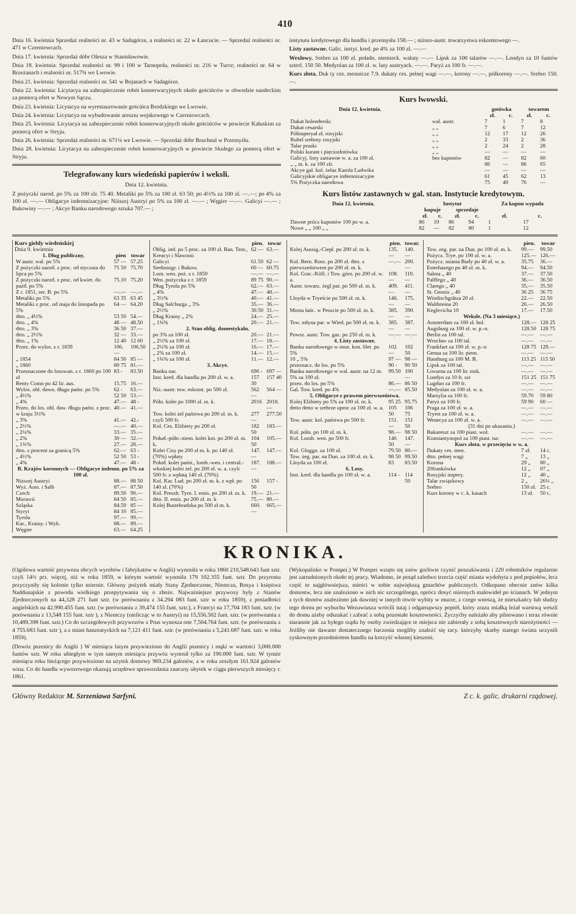410
Dnia 16. kwietnia Sprzedaż realności nr. 43 w Sadagórze, a realności nr. 22 w Łancucie. — Sprzedaż realności nr. 471 w Czerniowcach.
Dnia 17. kwietnia: Sprzedaż dóbr Olesza w Stanisławowie.
Dnia 18. kwietnia: Sprzedaż realności nr. 99 i 100 w Tarnopolu, realności nr. 216 w Turce; realności nr. 64 w Brzeżanach i realności nr. 517¾ we Lwowie.
Dnia 21. kwietnia: Sprzedaż realności nr. 541 w Bojanach w Sadagórze.
Dnia 22. kwietnia: Licytacya na zabezpieczenie robót konserwacyjnych około gościńców w obwodzie sandeckim za pomocą ofert w Nowym Sączu.
Dnia 23. kwietnia: Licytacya na wyrestaurowanie gościńca Brodzkiego we Lwowie.
Dnia 24. kwietnia: Licytacya na wybudowanie aresztu wojskowego w Czerniowcach.
Dnia 25. kwietnia: Licytacya na zabezpieczenie robót konserwacyjnych około gościńców w powiecie Kałuskim za pomocą ofert w Stryju.
Dnia 26. kwietnia: Sprzedaż realności nr. 671¼ we Lwowie. — Sprzedaż dóbr Bruchnal w Przemyślu.
Dnia 28. kwietnia: Licytacya na zabezpieczenie robót konserwacyjnych w powiecie Skulego za pomocą ofert w Stryju.
Telegrafowany kurs wiedeński papierów i weksli.
Dnia 12. kwietnia.
Z pożyczki narod. po 5% za 100 zlr. 75 40. Metaliki po 5% za 100 zł. 63 50; po 4½% za 100 zł. —.—; po 4% za 100 zł. —.— Obligacye indemnizacyjne: Niższej Austryi po 5% za 100 zł. —.— ; Węgier —.—. Galicyi —.— ; Bukowiny —.— ; Akcye Banku narodowego sztuka 707.— ;
instytutu kredytowego dla handlu i przemysłu 158.— ; niższo-austr. towarzystwa eskomtowego —.
Listy zastawne. Galic. instyt. kred. po 4% za 100 zł. —.—
Wexlowy. Srebro za 100 zł. poładn. niemieck. waluty —.— Lipsk za 100 talarów —.—. Londyn za 10 funtów szterl. 150 50. Medyolan za 100 zł. w. luty austryack. —.—. Paryż za 100 fr. —.—.
Kurs złota. Duk ty ces. mennicze 7.9. dukaty ces. pełnej wagi —.—, korony —.—, półkorony —.—. Srebro 150.—.
Kurs lwowski.
| Dnia 12. kwietnia. | | gotówka | | towarem | |
| --- | --- | --- | --- | --- | --- |
| | | zł. | c. | zł. | c. |
| Dukat holenderski | wal. austr. | 7 | 1 | 7 | 8 |
| Dukat cesarski | „ „ | 7 | 6 | 7 | 12 |
| Półimperyał zł. rosyjski | „ „ | 12 | 17 | 12 | 26 |
| Rubel srebrny rosyjski | „ „ | 2 | 33 | 2 | 36 |
| Talar pruski | „ „ | 2 | 24 | 2 | 28 |
| Polski kurant i pięciozłotówka | „ „ | — | — | — | — |
| Galicyj. listy zastawne w. a. za 100 zł. | bez kuponów | 82 | — | 82 | 60 |
| „ „ m. k. za 100 zlr. | | 86 | — | 86 | 65 |
| Akcye gal. kol. żelaz Karola Ludwika | | — | — | — | — |
| Galicyjskie obligacye indemnizacyjne | | 61 | 45 | 62 | 13 |
| 5% Pożyczka narodowa | | 75 | 40 | 76 | — |
Kurs listów zastawnych w gal. stan. Instytucie kredytowym.
| Dnia 12. kwietnia. | Instytut | | | | Za kupon wypada | |
| --- | --- | --- | --- | --- | --- | --- |
| | kupuje | | sprzedaje | | | |
| | zł. | c. | zł. | c. | zł. | c. |
| Dawne prócz kuponów 100 po w. a. | 86 | 10 | 86 | 94 | 1 | 17 |
| Nowe „ „ 100 „ „ | 82 | — | 82 | 80 | 1 | 12 |
Kurs giełdy wiedeńskiej
Dnia 9. kwietnia
| 1. Dług publiczny. | pien | towar |
| --- | --- | --- |
| W austr. wal. po 5% | 57 — | 57.25 |
| Z pożyczki narod. z proc. od stycznia do lipca po 5% | 75 50 | 75.70 |
| Z pożyczki narod. z proc. od kwiet. do paźd. po 5% | 75.10 | 75.20 |
| Z r. 1851, ser. B. po 5% | —.— | —.— |
| Metaliki po 5% | 63 35 | 63 45 |
| Metaliki z proc. od maja do listopada po 5% | 64 — | 64.20 |
| dtto. „ 4½% | 53 50 | 54.— |
| dtto. „ 4% | 48 — | 48.50 |
| dtto. „ 3% | 36 50 | 37.— |
| dtto. „ 2½% | 32 — | 33.— |
| dtto. „ 1% | 12 40 | 12 60 |
| Przez. do wylos. z r. 1839 | 106.— | 106.50 |
| „ 1854 | 84 50 | 85 — |
| „ 1860 | 80 75 | 81.— |
| Przeznaczone do losowan. z r. 1860 po 100 zł | 83 - | 83.50 |
| Renty Como po 42 lir. aus. | 15.75 | 16.— |
| Wylos. obl. dawn. długu państ. po 5% | 62 - | 63.— |
| „ 4½% | 52 50 | 53.— |
| „ 4% | 47.— | 48 - |
| Przez. do los. obl. daw. długu państ. z proc. w kraju 3½% | 40.— | 41.— |
| „ 3% | 41.— | 42.- |
| „ 2½% | —.— | 40.— |
| „ 2¼% | 33.— | 35.— |
| „ 2% | 30 — | 32.— |
| „ 1¾% | 27.— | 28.— |
| dtto. z procent za granicą 5% | 62.— | 63 - |
| „ 4½% | 52 50 | 53 - |
| „ 4% | 47.— | 48 - |
| B. Krajów koronnych — Obligacye indemn. po 5% za 100 zł. | | |
| Niższej Austryi | 88.— | 88 50 |
| Wyż. Aust. i Salb | 87.— | 87.50 |
| Czech | 89.50 | 90.— |
| Morawii | 84 50 | 85.— |
| Szląska | 84.50 | 85 — |
| Styryi | 84 10 | 85.— |
| Tyrolu | 97.— | 99.— |
| Kar., Krainy. i Wyb. | 88.— | 89.— |
| Węgier | 63.— | 64.25 |
| | pien. | towar |
| --- | --- | --- |
| Oblig. ind. po 5 proc. za 100 zł. Ban. Tem., Kreacyi i Slawonii | 62 — | 63.— |
| Galicyi | 61.50 | 62 — |
| Siedmiogr. i Bukow. | 60 — | 60.75 |
| Lom. wen. poż. z r. 1850 | —.— | —.— |
| Wen. pożyczka z r. 1859 | 89 75 | 90.— |
| Dług Tyrolu po 5% | 62.— | 63.— |
| „ 4% | 47.— | 48.— |
| „ 3½% | 40.— | 41.— |
| Dług Salcburga „ 3% | 35.— | 36.— |
| „ 2½% | 30.50 | 31.— |
| Dług Krainy „ 2% | 24.— | 25.— |
| „ 1¾% | 20.— | 21.— |
| 2. Stan oblig. domestykaln. | | |
| po 3% za 100 zł. | 20.— | 21.— |
| „ 2½% za 100 zł. | 17.— | 18.— |
| „ 2¼% za 100 zł. | 16.— | 17.— |
| „ 2% za 100 zł. | 14.— | 15.— |
| „ 1¾% za 100 zł. | 11.— | 12.— |
| 3. Akcye. | | |
| Banku nar. | 696 - | 697 — |
| Inst. kred. dla handlu po 200 zł. w. a. | 157 30 | 157 40 |
| Niż.-austr. tow. eskomt. po 500 zł. | 562 — | 564 — |
| Półn. kolei po 1000 zł. m. k. | 2016 | 2018.— |
| Tow. kolei żel państwa po 200 zł. m. k. czyli 500 fr. | 277 — | 277.50 |
| Kol. Ces. Elżbiety po 200 zł. | 182 50 | 183.— |
| Połud.-półn.-niem. kolei km. po 200 zł. m. k. | 104 50 | 105.— |
| Kolei Cisy po 200 zł m. k. po 140 zł. (70%) wpłaty | 147.— | 147.— |
| Połud. kolei państ., lomb.-wen. i central.-włoskiej kolei żel. po 200 zł. w. a. czyli 500 fr. z wpłatą 140 zł. (70%) | 187.— | 188.— |
| Kol. Kar. Lud. po 200 zł. m. k. z wpł. po 140 zł. (70%) | 156 50 | 157 - |
| Kol. Preszb. Tyrn. I. emis. po 200 zł. m. k. | 19.— | 21.— |
| dtto. II. emis. po 200 zł. m. k | 75.— | 80.— |
| Kolej Bustebradzka po 500 zł m. k. | 660.— | 665.— |
| | pien. | towar. |
| --- | --- | --- |
| Kolej Aussig.-Ciepl. po 200 zł. m. k. | 135.— | 140.— |
| Kol. Bern. Ross. po 200 zł. dtto. z pierwszeństwem po 200 zł. m. k. | —.— | 200.— |
| Kol. Grac.-Köfl. i Tow. górn. po 200 zł. w. a. | 108.— | 110.— |
| Austr. towarz. żegl par. po 500 zł. m. k. | 409.— | 411.— |
| Lloyda w Tryeście po 500 zł. m. k. | 146.— | 175.— |
| Mostu łańc. w Peszcie po 500 zł. m. k. | 385.— | 390.— |
| Tow. młyna par. w Wied. po 500 zł. m. k. | 385.— | 387.— |
| Powsz. austr. Tow. gaz. po 250 zł. m. k. | —.— | —.— |
| 4. Listy zastawne. | | |
| Banku narodowego w mon. kon. 6let. po 5% | 102 — | 102 50 |
| 10 „ 5% | 97 — | 98 — |
| przeznacz. do los. po 5% | 90 - | 90 50 |
| Banku narodowego w wal. austr. na 12 m. 5% za 100 zł. | 99.50 | 100 — |
| przez. do los. po 5% | 86.— | 86 50 |
| Gal. Tow. kred. po 4% | —.— | 85.50 |
| 5. Obligacye z prawem pierwszeństwa. | | |
| Kolej Elżbiety po 5% za 100 zł. m. k. | 95 25 | 95.75 |
| detto detto w srebrze uproc za 100 zł. w. a. | 105 50 | 106 75 |
| Tow. austr. kol. państwa po 500 fr. | 151.— | 151 50 |
| Kol. półn. po 100 zł. m. k. | 98.— | 98 50 |
| Kol. Lomb. wen. po 500 fr. | 146 50 | 147.— |
| Kol. Gloggn. za 100 zł. | 79.50 | 80.— |
| Tow. żeg. par. na Dun. za 100 zł. m. k. | 98 50 | 99.50 |
| Lloyda za 100 zł. | 83 | 83.50 |
| 6. Losy. | | |
| Inst. kred. dla handlu po 100 zł. w. a. | 114 - | 114 50 |
| | pien. | towar |
| --- | --- | --- |
| Tow. żeg. par. na Dun. po 100 zł. m. k. | 99.— | 99.50 |
| Pożycz. Trye. po 100 zł. w. a. | 125.— | 126.— |
| Pożycz. miasta Budy po 40 zł. w. a. | 35.75 | 36.— |
| Esterhazego po 40 zł. m. k. | 94.— | 94.50 |
| Salma „ 40 | 37.— | 37.50 |
| Palffego „ 40 | 36.— | 36.50 |
| Clarego „ 40 | 35.— | 35.50 |
| St. Genois „ 40 | 36 25 | 36 75 |
| Windischgrätza 20 zł. | 22.— | 22.50 |
| Waldsteina 20 | 26.— | 26.50 |
| Keglevicha 10 | 17.— | 17.50 |
| Weksle. (Na 3 miesiące.) | | |
| Amsterdam za 100 zł. hol. | 128.— | 128 25 |
| Augsburg za 100 zł. w. p.-n. | 128.50 | 128 75 |
| Berlin za 100 tal. | —.— | —.— |
| Wrocław za 100 tal. | —.— | —.— |
| Frankfurt za 100 zł. w. p.-n | 128 75 | 129.— |
| Genua za 100 lir. piem. | —.— | —.— |
| Hamburg za 100 M. B. | 113 25 | 113 50 |
| Lipsk za 100 tal. | —.— | —.— |
| Liwurna za 100 lir. tosk. | —.— | —.— |
| Londyn za 10 ft. szt | 151 25 | 151 75 |
| Lugdun za 100 fr. | —.— | —.— |
| Medyolan za 100 zł. w. a. | —.— | —.— |
| Marsylia za 100 fr. | 59.70 | 59 80 |
| Paryż za 100 fr. | 59 90 | 60 — |
| Praga za 100 zł. w. a. | —.— | —.— |
| Tryest za 100 zł. w. a. | —.— | —.— |
| Wenecya za 100 zł. w. a. | —.— | —.— |
| (31 dni po ukazaniu.) | | |
| Bukareszt za 100 piast. woł. | —.— | —.— |
| Konstantynopol za 100 piast. tur. | —.— | —.— |
| Kurs złota. w przecięciu w w. a. | | |
| Dukaty ces. men. | 7 zł. | 14 c. |
| dtto. pełnej wagi | 7 „ | 13 „ |
| Korona | 29 „ | 80 „ |
| 20frankówka | 12 „ | 07 „ |
| Rosyjski impery. | 12 „ | 40 „ |
| Talar związkowy | 2 „ | 26½ „ |
| Srebro | 150 zł. | 25 c. |
| Kurs korony w c. k. kasach | 13 zł. | 50 c. |
KRONIKA.
(Ogółowa wartość przywozu obcych wyrobów i fabrykatów w Anglii) wynosiła w roku 1860 210,548.643 funt sztr. czyli 14½ pct. więcej, niż w roku 1859, w którym wartość wynosiła 179 102.355 funt. sztr. Do przyrostu przyczyniły się kolonie tylko miernie. Główny pożytek miały Stany Zjednoczone, Niemcza, Rosya i księstwa Naddunajskie z powodu wielkiego przepytywania się o zboże. Najważniejsze przywozy były z Stanów Zjednoczonych na 44,328 271 funt sztr. (w porównaniu z 34.294 083 funt. sztr w roku 1859), z posiadłości angielskich na 42.990.455 funt. sztr. (w porównaniu z 39,474 155 funt. sztr.), z Francyi na 17,704 183 funt. sztr. (w porównaniu z 13,548 155 funt. sztr ), z Niemczy (nielicząc w to Austryi) na 15,556.502 funt. sztr. (w porównaniu z 10,489.398 funt. sztr.) Co do szczegółowych przywozów z Prus wynosza one 7,504.764 funt. sztr. (w porównaniu z 4 755.683 funt. sztr ), a z miast hanzeatyckich na 7,121 411 funt. sztr. (w porównaniu z 5,241.687 funt. sztr. w roku 1859).
(Dowóz pszenicy do Anglii ) W miesiącu lutym przywieziono do Anglii pszenicy i mąki w wartości 3,000.000 funtów sztr. W roku ubiegłym w tym samym miesiącu przywóz wynosił tylko za 190.000 funt. sztr. W tymże miesiącu roku bieżącego przywieziono na użytek domowy 969.234 galonów, a w roku zeszłym 161.924 galonów wina. Co do handlu wywozowego okazują urzędowe sprawozdania znaczny ubytek w ciągu pierwszych miesięcy r. 1861.
(Wykopalisko w Pompei.) W Pompei wzięto się znów gorliwie czynić poszukiwania i 220 robotników regularnie jest zatrudnionych około tej pracy. Wiadomo, że potąd zaledwo trzecia część miasta wydobyta z pod popiołów, lecz część to najgłówniejsza, mieści w sobie największą gmachów publicznych. Odkopano obecnie znów kilka domostw, lecz nie znaleziono w nich nic szczególnego, oprócz dosyć miernych malowideł po ścianach. W jednym z tych domów znaleziono jak dawniej w innych otwór wybity w murze, z czego wnoszą, że mieszkańcy lub słudzy tego domu po wybuchu Wezuwiusza wrócili tutaj i odgarnąwszy popiół, który zrazu miałką leżał warstwą weszli do domu ażeby odszukać i zabrać z sobą pozostałe kosztowności. Życzyćby należało aby pilnowano i teraz równie starannie jak za byłego rządu by osoby zwiedzające te miejsca nie zabierały z sobą kosztownych starożytności — Jeżliby nie dawano dostatecznego baczenia mogliby znaleźć się tacy. którzyby skarby starego świata uczynili zyskownym przedmiotem handlu na korzyść własnej kieszeni.
Główny Redaktor M. Szrzeniawa Sarfyni. Z c. k. galic. drukarni rządowej.